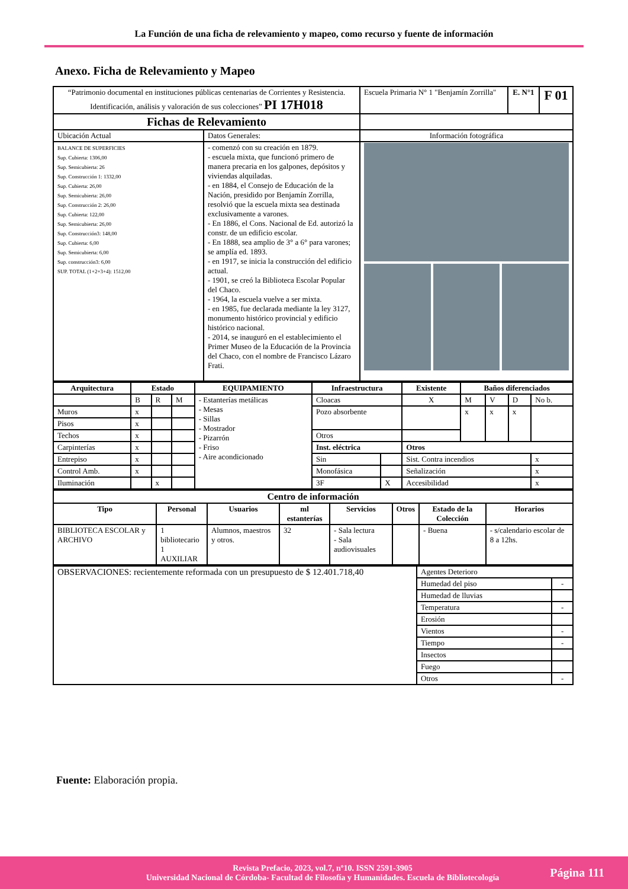La Función de una ficha de relevamiento y mapeo, como recurso y fuente de información
Anexo. Ficha de Relevamiento y Mapeo
| “Patrimonio documental en instituciones públicas centenarias de Corrientes y Resistencia. Identificación, análisis y valoración de sus colecciones” PI 17H018 | | Escuela Primaria N° 1 "Benjamín Zorrilla" | E. N°1 | F 01 |
| Fichas de Relevamiento | | | | |
| Ubicación Actual | Datos Generales: | Información fotográfica | | |
| BALANCE DE SUPERFICIES Sup. Cubierta: 1306,00 Sup. Semicubierta: 26 Sup. Construcción 1: 1332,00 Sup. Cubierta: 26,00 Sup. Semicubierta: 26,00 Sup. Construcción 2: 26,00 Sup. Cubierta: 122,00 Sup. Semicubierta: 26,00 Sup. Construcción3: 148,00 Sup. Cubierta: 6,00 Sup. Semicubierta: 6,00 Sup. construcción3: 6,00 SUP. TOTAL (1+2+3+4): 1512,00 | - comenzó con su creación en 1879. - escuela mixta, que funcionó primero de manera precaria en los galpones, depósitos y viviendas alquiladas. - en 1884, el Consejo de Educación de la Nación, presidido por Benjamín Zorrilla, resolvió que la escuela mixta sea destinada exclusivamente a varones. - En 1886, el Cons. Nacional de Ed. autorizó la constr. de un edificio escolar. - En 1888, sea amplio de 3° a 6° para varones; se amplía ed. 1893. - en 1917, se inicia la construcción del edificio actual. - 1901, se creó la Biblioteca Escolar Popular del Chaco. - 1964, la escuela vuelve a ser mixta. - en 1985, fue declarada mediante la ley 3127, monumento histórico provincial y edificio histórico nacional. - 2014, se inauguró en el establecimiento el Primer Museo de la Educación de la Provincia del Chaco, con el nombre de Francisco Lázaro Frati. | | | |
| Arquitectura | Estado | | | EQUIPAMIENTO | Infraestructura | | Existente | Baños diferenciados | | | |
| --- | --- | --- | --- | --- | --- | --- | --- | --- | --- | --- | --- |
| | B | R | M | - Estanterías metálicas - Mesas - Sillas - Mostrador - Pizarrón - Friso - Aire acondicionado | Cloacas | | X | M | V | D | No b. |
| Muros | x | | | | Pozo absorbente | | | x | x | x | |
| Pisos | x | | | | | | | | | | |
| Techos | x | | | | Otros | | | | | | |
| Carpinterías | x | | | | Inst. eléctrica | | Otros | | | | |
| Entrepiso | x | | | | Sin | | Sist. Contra incendios | | | | x |
| Control Amb. | x | | | | Monofásica | | Señalización | | | | x |
| Iluminación | | x | | | 3F | X | Accesibilidad | | | | x |
| Centro de información | | | | | | | |
| --- | --- | --- | --- | --- | --- | --- | --- |
| Tipo | Personal | Usuarios | ml estanterías | Servicios | Otros | Estado de la Colección | Horarios |
| BIBLIOTECA ESCOLAR y ARCHIVO | 1 bibliotecario 1 AUXILIAR | Alumnos, maestros y otros. | 32 | - Sala lectura - Sala audiovisuales | | - Buena | - s/calendario escolar de 8 a 12hs. |
| OBSERVACIONES: recientemente reformada con un presupuesto de $ 12.401.718,40 | Agentes Deterioro | |
| | Humedad del piso | - |
| | Humedad de lluvias | |
| | Temperatura | - |
| | Erosión | |
| | Vientos | - |
| | Tiempo | - |
| | Insectos | |
| | Fuego | |
| | Otros | - |
Fuente: Elaboración propia.
Revista Prefacio, 2023, vol.7, nº10. ISSN 2591-3905
Universidad Nacional de Córdoba- Facultad de Filosofía y Humanidades. Escuela de Bibliotecología
Página 111